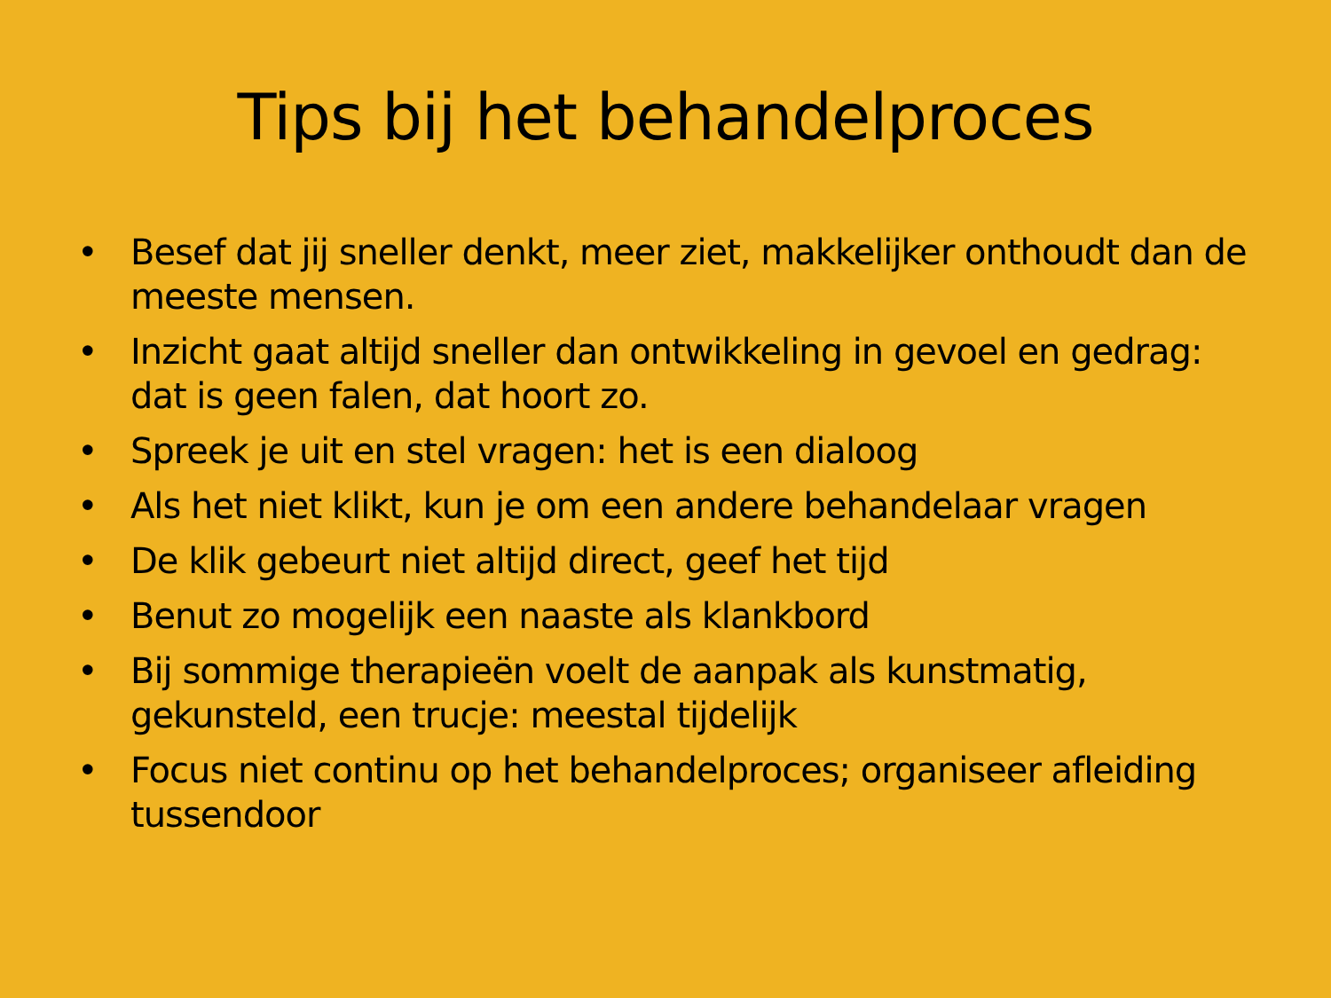Tips bij het behandelproces
• Besef dat jij sneller denkt, meer ziet, makkelijker onthoudt dan de meeste mensen.
• Inzicht gaat altijd sneller dan ontwikkeling in gevoel en gedrag: dat is geen falen, dat hoort zo.
• Spreek je uit en stel vragen: het is een dialoog
• Als het niet klikt, kun je om een andere behandelaar vragen
• De klik gebeurt niet altijd direct, geef het tijd
• Benut zo mogelijk een naaste als klankbord
• Bij sommige therapieën voelt de aanpak als kunstmatig, gekunsteld, een trucje: meestal tijdelijk
• Focus niet continu op het behandelproces; organiseer afleiding tussendoor